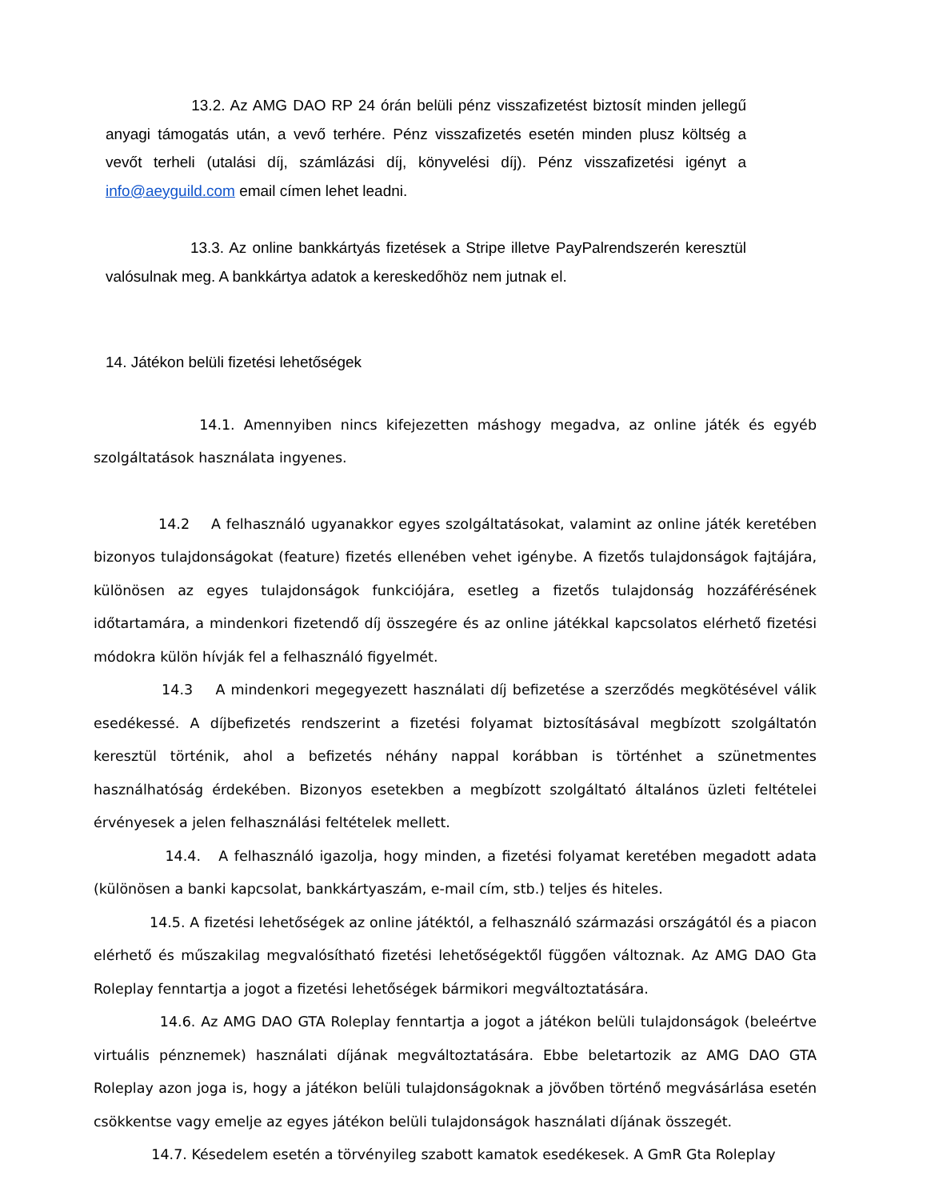13.2. Az AMG DAO RP 24 órán belüli pénz visszafizetést biztosít minden jellegű anyagi támogatás után, a vevő terhére. Pénz visszafizetés esetén minden plusz költség a vevőt terheli (utalási díj, számlázási díj, könyvelési díj). Pénz visszafizetési igényt a info@aeyguild.com email címen lehet leadni.
13.3. Az online bankkártyás fizetések a Stripe illetve PayPalrendszerén keresztül valósulnak meg. A bankkártya adatok a kereskedőhöz nem jutnak el.
14. Játékon belüli fizetési lehetőségek
14.1. Amennyiben nincs kifejezetten máshogy megadva, az online játék és egyéb szolgáltatások használata ingyenes.
14.2 A felhasználó ugyanakkor egyes szolgáltatásokat, valamint az online játék keretében bizonyos tulajdonságokat (feature) fizetés ellenében vehet igénybe. A fizetős tulajdonságok fajtájára, különösen az egyes tulajdonságok funkciójára, esetleg a fizetős tulajdonság hozzáférésének időtartamára, a mindenkori fizetendő díj összegére és az online játékkal kapcsolatos elérhető fizetési módokra külön hívják fel a felhasználó figyelmét.
14.3 A mindenkori megegyezett használati díj befizetése a szerződés megkötésével válik esedékessé. A díjbefizetés rendszerint a fizetési folyamat biztosításával megbízott szolgáltatón keresztül történik, ahol a befizetés néhány nappal korábban is történhet a szünetmentes használhatóság érdekében. Bizonyos esetekben a megbízott szolgáltató általános üzleti feltételei érvényesek a jelen felhasználási feltételek mellett.
14.4. A felhasználó igazolja, hogy minden, a fizetési folyamat keretében megadott adata (különösen a banki kapcsolat, bankkártyaszám, e-mail cím, stb.) teljes és hiteles.
14.5. A fizetési lehetőségek az online játéktól, a felhasználó származási országától és a piacon elérhető és műszakilag megvalósítható fizetési lehetőségektől függően változnak. Az AMG DAO Gta Roleplay fenntartja a jogot a fizetési lehetőségek bármikori megváltoztatására.
14.6. Az AMG DAO GTA Roleplay fenntartja a jogot a játékon belüli tulajdonságok (beleértve virtuális pénznemek) használati díjának megváltoztatására. Ebbe beletartozik az AMG DAO GTA Roleplay azon joga is, hogy a játékon belüli tulajdonságoknak a jövőben történő megvásárlása esetén csökkentse vagy emelje az egyes játékon belüli tulajdonságok használati díjának összegét.
14.7. Késedelem esetén a törvényileg szabott kamatok esedékesek. A GmR Gta Roleplay